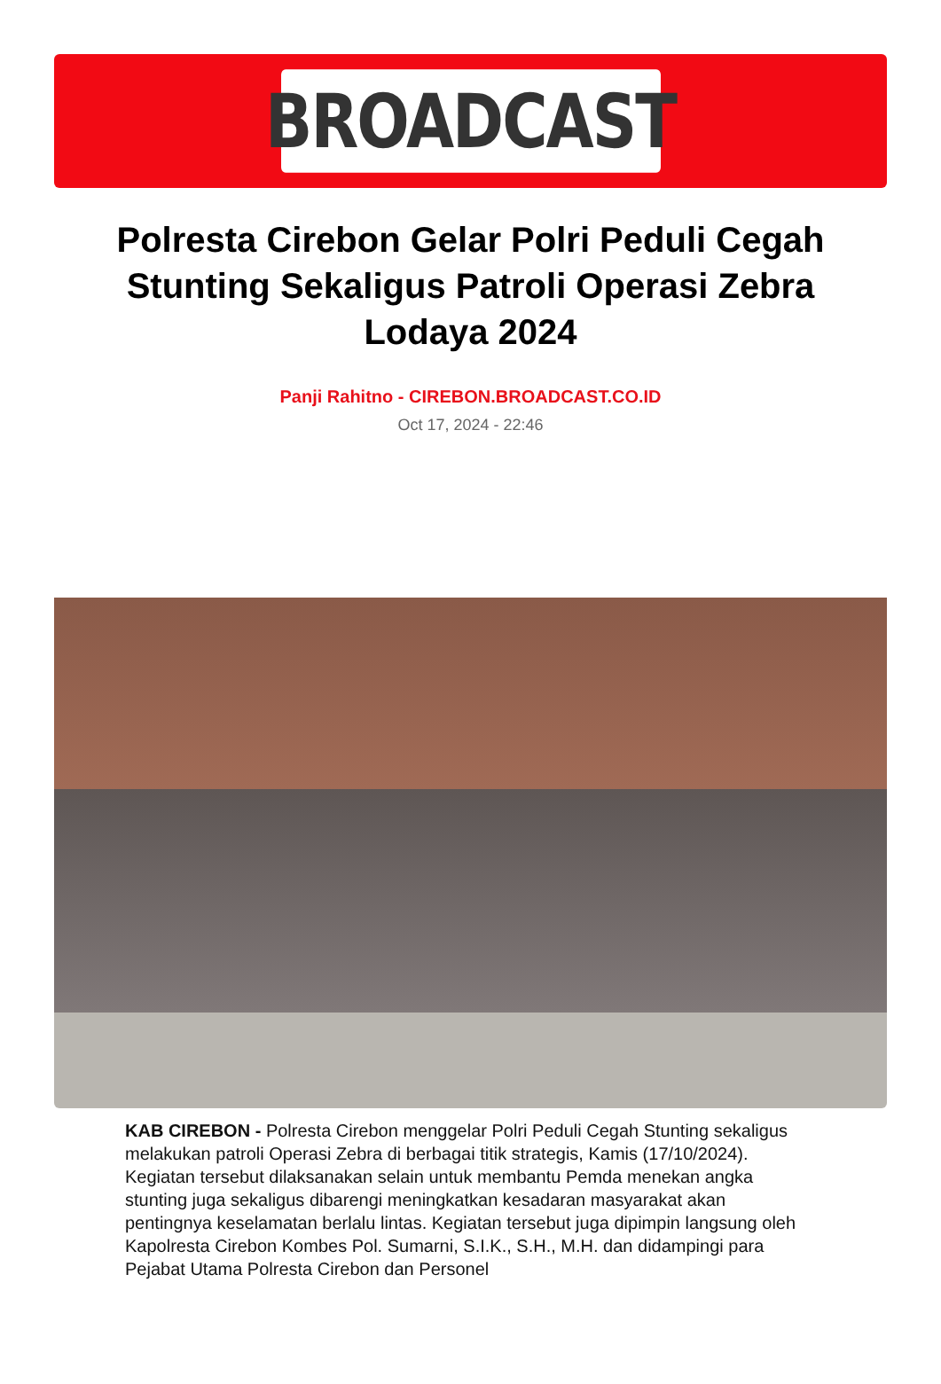BROADCAST
Polresta Cirebon Gelar Polri Peduli Cegah Stunting Sekaligus Patroli Operasi Zebra Lodaya 2024
Panji Rahitno - CIREBON.BROADCAST.CO.ID
Oct 17, 2024 - 22:46
KAB CIREBON - Polresta Cirebon menggelar Polri Peduli Cegah Stunting sekaligus melakukan patroli Operasi Zebra di berbagai titik strategis, Kamis (17/10/2024). Kegiatan tersebut dilaksanakan selain untuk membantu Pemda menekan angka stunting juga sekaligus dibarengi meningkatkan kesadaran masyarakat akan pentingnya keselamatan berlalu lintas. Kegiatan tersebut juga dipimpin langsung oleh Kapolresta Cirebon Kombes Pol. Sumarni, S.I.K., S.H., M.H. dan didampingi para Pejabat Utama Polresta Cirebon dan Personel